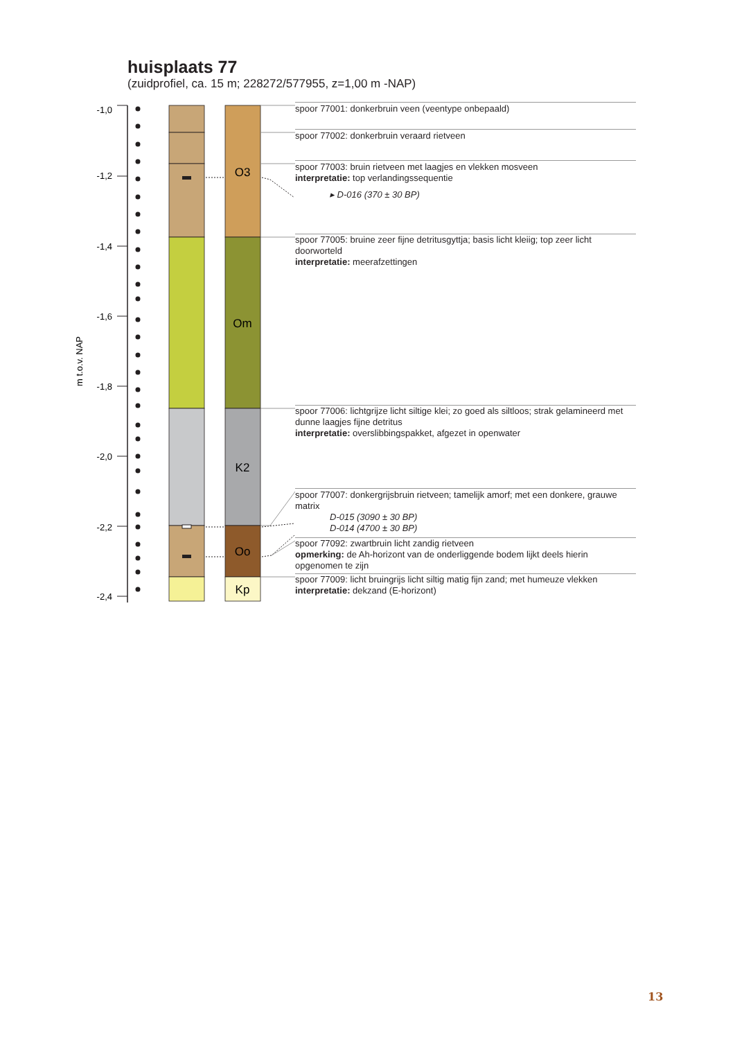huisplaats 77
(zuidprofiel, ca. 15 m; 228272/577955, z=1,00 m -NAP)
m t.o.v. NAP
-1,0
-1,2
-1,4
-1,6
-1,8
-2,0
-2,2
-2,4
O3
Om
K2
Oo
Kp
spoor 77001: donkerbruin veen (veentype onbepaald)
spoor 77002: donkerbruin veraard rietveen
spoor 77003: bruin rietveen met laagjes en vlekken mosveen
interpretatie: top verlandingssequentie
▸ D-016 (370 ± 30 BP)
spoor 77005: bruine zeer fijne detritusgyttja; basis licht kleiig; top zeer licht doorworteld
interpretatie: meerafzettingen
spoor 77006: lichtgrijze licht siltige klei; zo goed als siltloos; strak gelamineerd met dunne laagjes fijne detritus
interpretatie: overslibbingspakket, afgezet in openwater
spoor 77007: donkergrijsbruin rietveen; tamelijk amorf; met een donkere, grauwe matrix
D-015 (3090 ± 30 BP)
D-014 (4700 ± 30 BP)
spoor 77092: zwartbruin licht zandig rietveen
opmerking: de Ah-horizont van de onderliggende bodem lijkt deels hierin opgenomen te zijn
spoor 77009: licht bruingrijs licht siltig matig fijn zand; met humeuze vlekken
interpretatie: dekzand (E-horizont)
13